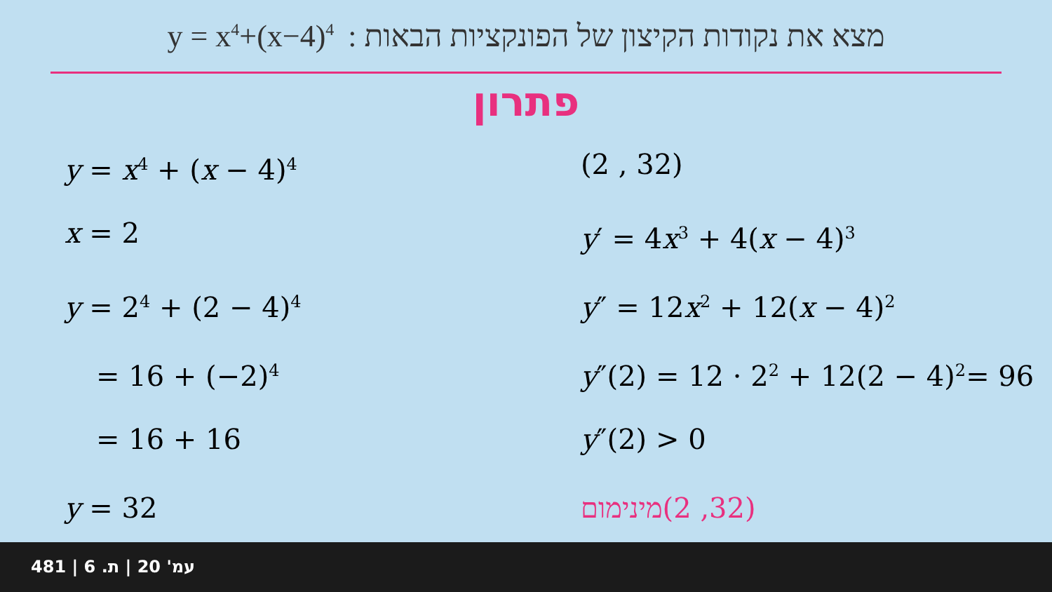y = x<sup>4</sup>+(x−4)<sup>4</sup> מצא את נקודות הקיצון של הפונקציות הבאות :
פתרון
y = x<sup>4</sup> + (x − 4)<sup>4</sup>
x = 2
y = 2<sup>4</sup> + (2 − 4)<sup>4</sup>
= 16 + (−2)<sup>4</sup>
= 16 + 16
y = 32
(2 , 32)
y′ = 4x<sup>3</sup> + 4(x − 4)<sup>3</sup>
y″ = 12x<sup>2</sup> + 12(x − 4)<sup>2</sup>
y″(2) = 12 · 2<sup>2</sup> + 12(2 − 4)<sup>2</sup>= 96
y″(2) > 0
מינימום(2 ,32)
481 | עמ' 20 | ת. 6